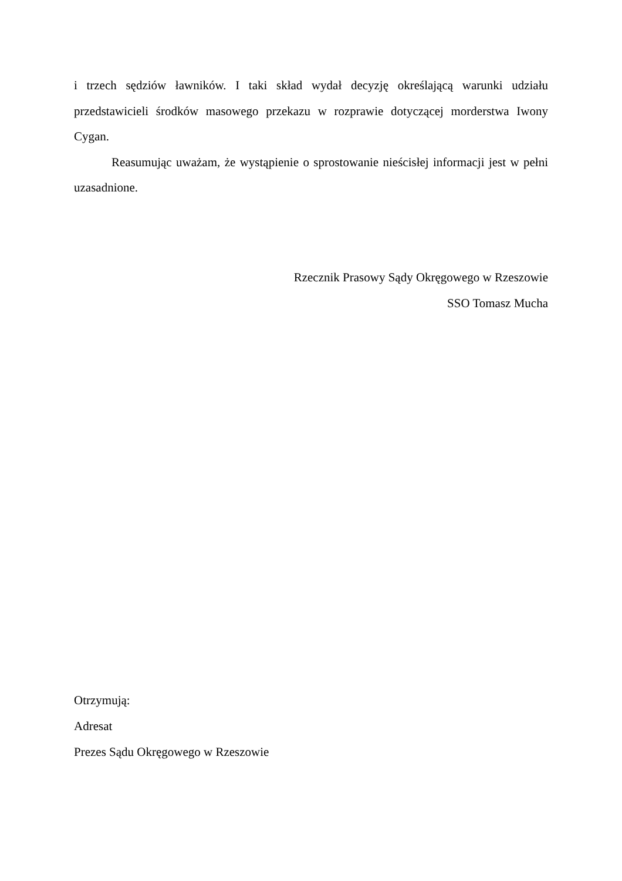i trzech sędziów ławników. I taki skład wydał decyzję określającą warunki udziału przedstawicieli środków masowego przekazu w rozprawie dotyczącej morderstwa Iwony Cygan.
Reasumując uważam, że wystąpienie o sprostowanie nieścisłej informacji jest w pełni uzasadnione.
Rzecznik Prasowy Sądy Okręgowego w Rzeszowie
SSO Tomasz Mucha
Otrzymują:
Adresat
Prezes Sądu Okręgowego w Rzeszowie